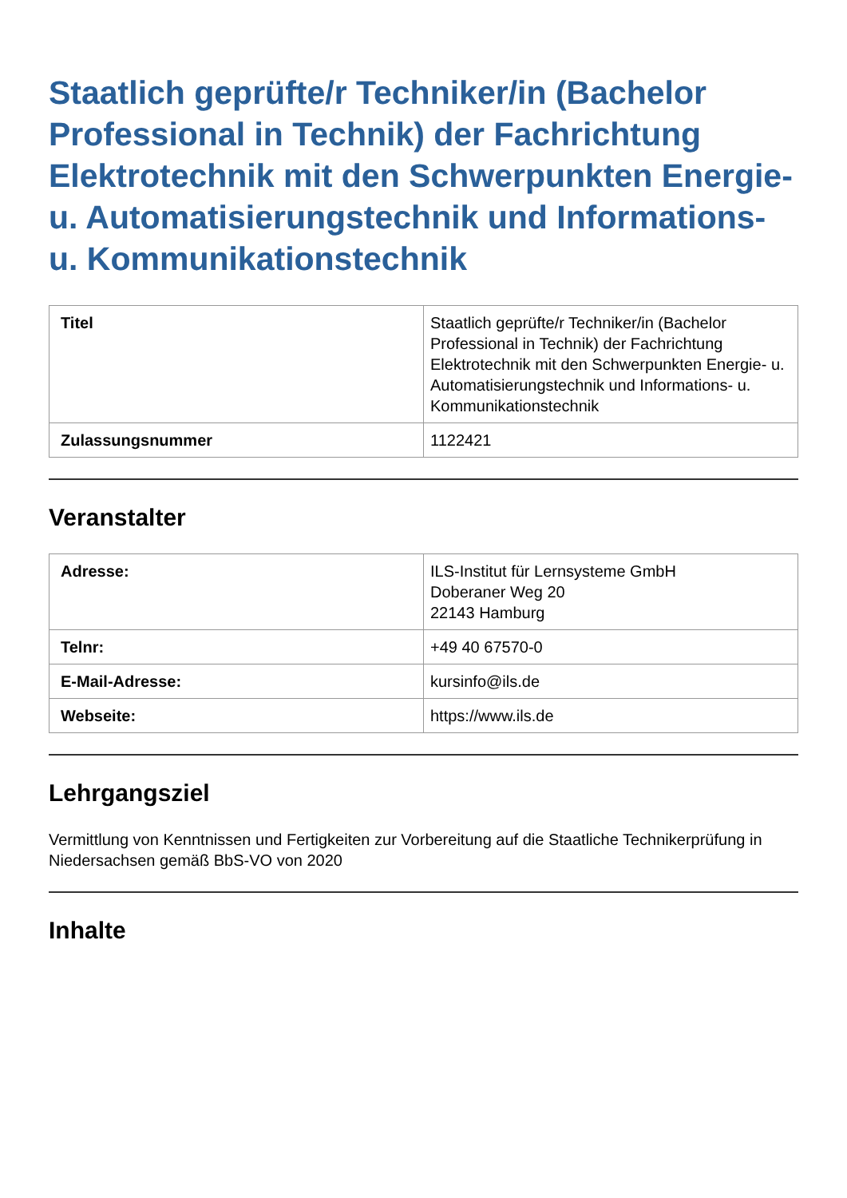Staatlich geprüfte/r Techniker/in (Bachelor Professional in Technik) der Fachrichtung Elektrotechnik mit den Schwerpunkten Energie- u. Automatisierungstechnik und Informations- u. Kommunikationstechnik
| Titel | Staatlich geprüfte/r Techniker/in (Bachelor Professional in Technik) der Fachrichtung Elektrotechnik mit den Schwerpunkten Energie- u. Automatisierungstechnik und Informations- u. Kommunikationstechnik |
| Zulassungsnummer | 1122421 |
Veranstalter
| Adresse: | ILS-Institut für Lernsysteme GmbH Doberaner Weg 20 22143 Hamburg |
| Telnr: | +49 40 67570-0 |
| E-Mail-Adresse: | kursinfo@ils.de |
| Webseite: | https://www.ils.de |
Lehrgangsziel
Vermittlung von Kenntnissen und Fertigkeiten zur Vorbereitung auf die Staatliche Technikerprüfung in Niedersachsen gemäß BbS-VO von 2020
Inhalte